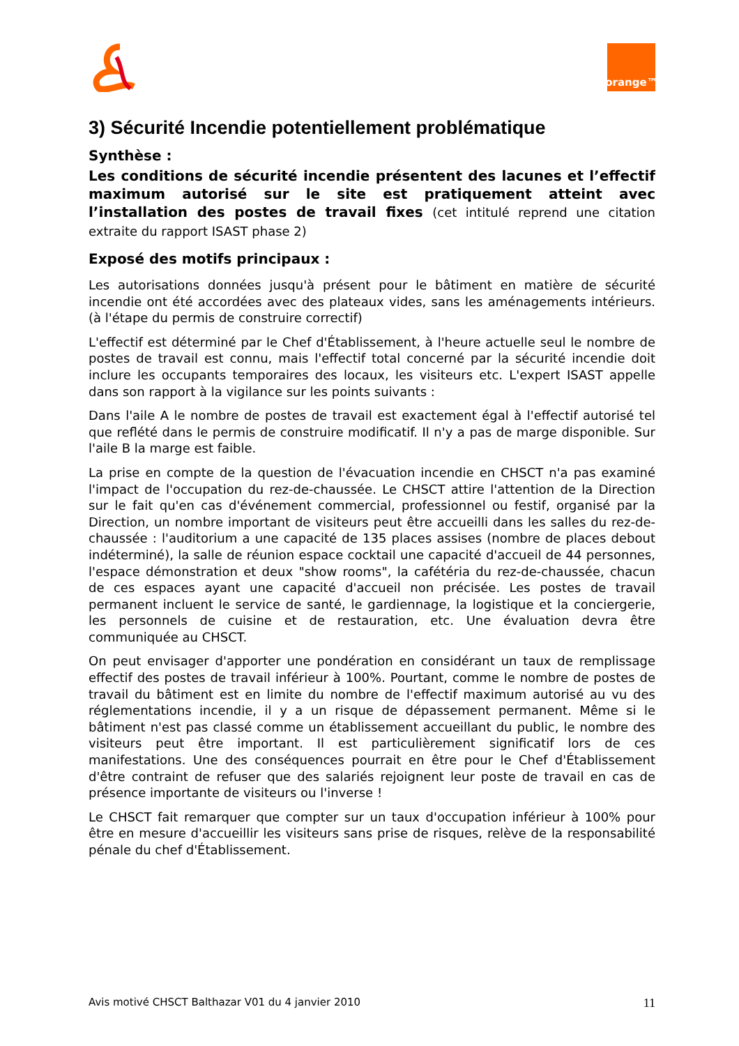orange™
3) Sécurité Incendie potentiellement problématique
Synthèse :
Les conditions de sécurité incendie présentent des lacunes et l’effectif maximum autorisé sur le site est pratiquement atteint avec l’installation des postes de travail fixes (cet intitulé reprend une citation extraite du rapport ISAST phase 2)
Exposé des motifs principaux :
Les autorisations données jusqu'à présent pour le bâtiment en matière de sécurité incendie ont été accordées avec des plateaux vides, sans les aménagements intérieurs. (à l'étape du permis de construire correctif)
L'effectif est déterminé par le Chef d'Établissement, à l'heure actuelle seul le nombre de postes de travail est connu, mais l'effectif total concerné par la sécurité incendie doit inclure les occupants temporaires des locaux, les visiteurs etc. L'expert ISAST appelle dans son rapport à la vigilance sur les points suivants :
Dans l'aile A le nombre de postes de travail est exactement égal à l'effectif autorisé tel que reflété dans le permis de construire modificatif. Il n'y a pas de marge disponible. Sur l'aile B la marge est faible.
La prise en compte de la question de l'évacuation incendie en CHSCT n'a pas examiné l'impact de l'occupation du rez-de-chaussée. Le CHSCT attire l'attention de la Direction sur le fait qu'en cas d'événement commercial, professionnel ou festif, organisé par la Direction, un nombre important de visiteurs peut être accueilli dans les salles du rez-de-chaussée : l'auditorium a une capacité de 135 places assises (nombre de places debout indéterminé), la salle de réunion espace cocktail une capacité d'accueil de 44 personnes, l'espace démonstration et deux "show rooms", la cafétéria du rez-de-chaussée, chacun de ces espaces ayant une capacité d'accueil non précisée. Les postes de travail permanent incluent le service de santé, le gardiennage, la logistique et la conciergerie, les personnels de cuisine et de restauration, etc. Une évaluation devra être communiquée au CHSCT.
On peut envisager d'apporter une pondération en considérant un taux de remplissage effectif des postes de travail inférieur à 100%. Pourtant, comme le nombre de postes de travail du bâtiment est en limite du nombre de l'effectif maximum autorisé au vu des réglementations incendie, il y a un risque de dépassement permanent. Même si le bâtiment n'est pas classé comme un établissement accueillant du public, le nombre des visiteurs peut être important. Il est particulièrement significatif lors de ces manifestations. Une des conséquences pourrait en être pour le Chef d'Établissement d'être contraint de refuser que des salariés rejoignent leur poste de travail en cas de présence importante de visiteurs ou l'inverse !
Le CHSCT fait remarquer que compter sur un taux d'occupation inférieur à 100% pour être en mesure d'accueillir les visiteurs sans prise de risques, relève de la responsabilité pénale du chef d'Établissement.
Avis motivé CHSCT Balthazar V01 du 4 janvier 2010 11